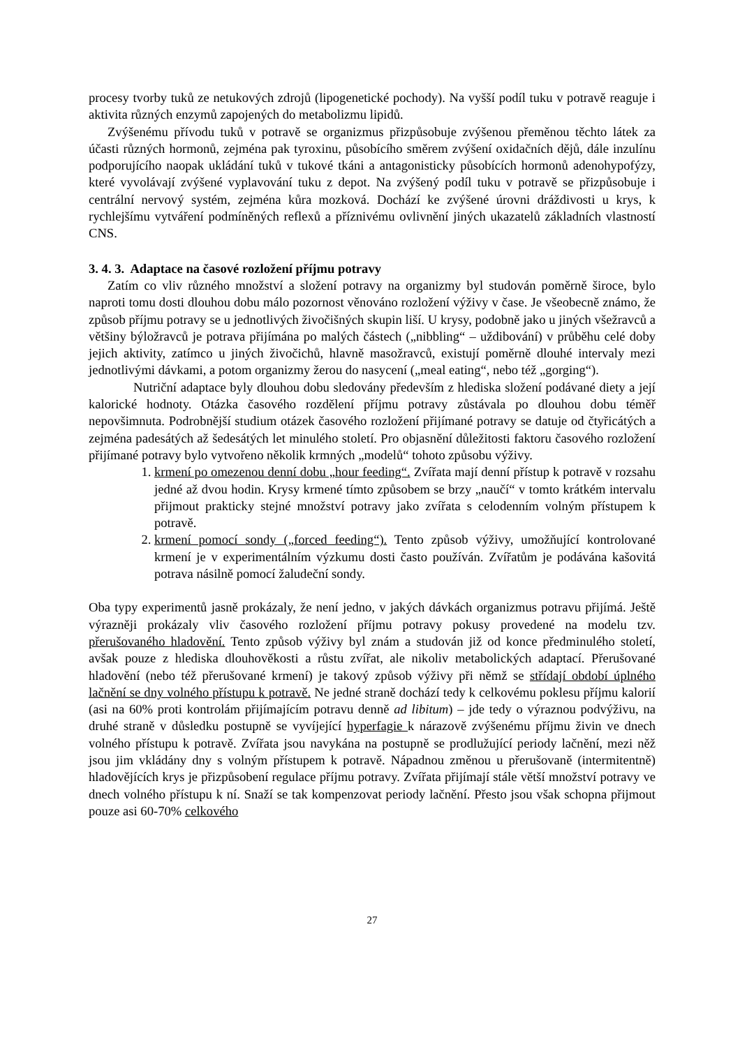procesy tvorby tuků ze netukových zdrojů (lipogenetické pochody). Na vyšší podíl tuku v potravě reaguje i aktivita různých enzymů zapojených do metabolizmu lipidů.
Zvýšenému přívodu tuků v potravě se organizmus přizpůsobuje zvýšenou přeměnou těchto látek za účasti různých hormonů, zejména pak tyroxinu, působícího směrem zvýšení oxidačních dějů, dále inzulínu podporujícího naopak ukládání tuků v tukové tkáni a antagonisticky působících hormonů adenohypofýzy, které vyvolávají zvýšené vyplavování tuku z depot. Na zvýšený podíl tuku v potravě se přizpůsobuje i centrální nervový systém, zejména kůra mozková. Dochází ke zvýšené úrovni dráždivosti u krys, k rychlejšímu vytváření podmíněných reflexů a příznivému ovlivnění jiných ukazatelů základních vlastností CNS.
3. 4. 3. Adaptace na časové rozložení příjmu potravy
Zatím co vliv různého množství a složení potravy na organizmy byl studován poměrně široce, bylo naproti tomu dosti dlouhou dobu málo pozornost věnováno rozložení výživy v čase. Je všeobecně známo, že způsob příjmu potravy se u jednotlivých živočišných skupin liší. U krysy, podobně jako u jiných všežravců a většiny býložravců je potrava přijímána po malých částech („nibbling“ – uždibování) v průběhu celé doby jejich aktivity, zatímco u jiných živočichů, hlavně masožravců, existují poměrně dlouhé intervaly mezi jednotlivými dávkami, a potom organizmy žerou do nasycení („meal eating“, nebo též „gorging“).
Nutriční adaptace byly dlouhou dobu sledovány především z hlediska složení podávané diety a její kalorické hodnoty. Otázka časového rozdělení příjmu potravy zůstávala po dlouhou dobu téměř nepovšimnuta. Podrobnější studium otázek časového rozložení přijímané potravy se datuje od čtyřicátých a zejména padesátých až šedesátých let minulého století. Pro objasnění důležitosti faktoru časového rozložení přijímané potravy bylo vytvořeno několik krmných „modelů“ tohoto způsobu výživy.
1. krmení po omezenou denní dobu „hour feeding“. Zvířata mají denní přístup k potravě v rozsahu jedné až dvou hodin. Krysy krmené tímto způsobem se brzy „naučí“ v tomto krátkém intervalu přijmout prakticky stejné množství potravy jako zvířata s celodenním volným přístupem k potravě.
2. krmení pomocí sondy („forced feeding“). Tento způsob výživy, umožňující kontrolované krmení je v experimentálním výzkumu dosti často používán. Zvířatům je podávána kašovitá potrava násilně pomocí žaludeční sondy.
Oba typy experimentů jasně prokázaly, že není jedno, v jakých dávkách organizmus potravu přijímá. Ještě výrazněji prokázaly vliv časového rozložení příjmu potravy pokusy provedené na modelu tzv. přerušovaného hladovění. Tento způsob výživy byl znám a studován již od konce předminulého století, avšak pouze z hlediska dlouhověkosti a růstu zvířat, ale nikoliv metabolických adaptací. Přerušované hladovění (nebo též přerušované krmení) je takový způsob výživy při němž se střídají období úplného lačnění se dny volného přístupu k potravě. Ne jedné straně dochází tedy k celkovému poklesu příjmu kalorií (asi na 60% proti kontrolám přijímajícím potravu denně ad libitum) – jde tedy o výraznou podvýživu, na druhé straně v důsledku postupně se vyvíjející hyperfagie k nárazově zvýšenému příjmu živin ve dnech volného přístupu k potravě. Zvířata jsou navykána na postupně se prodlužující periody lačnění, mezi něž jsou jim vkládány dny s volným přístupem k potravě. Nápadnou změnou u přerušovaně (intermitentně) hladovějících krys je přizpůsobení regulace příjmu potravy. Zvířata přijímají stále větší množství potravy ve dnech volného přístupu k ní. Snaží se tak kompenzovat periody lačnění. Přesto jsou však schopna přijmout pouze asi 60-70% celkového
27